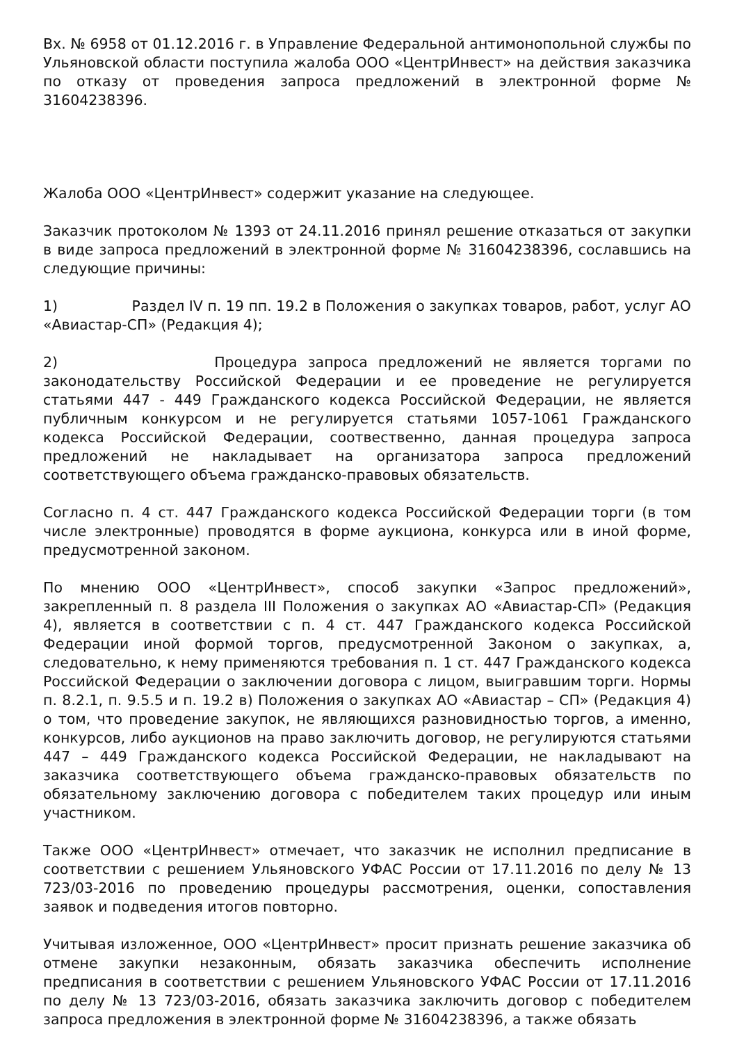Вх. № 6958 от 01.12.2016 г. в Управление Федеральной антимонопольной службы по Ульяновской области поступила жалоба ООО «ЦентрИнвест» на действия заказчика по отказу от проведения запроса предложений в электронной форме № 31604238396.
Жалоба ООО «ЦентрИнвест» содержит указание на следующее.
Заказчик протоколом № 1393 от 24.11.2016 принял решение отказаться от закупки в виде запроса предложений в электронной форме № 31604238396, сославшись на следующие причины:
1) Раздел IV п. 19 пп. 19.2 в Положения о закупках товаров, работ, услуг АО «Авиастар-СП» (Редакция 4);
2) Процедура запроса предложений не является торгами по законодательству Российской Федерации и ее проведение не регулируется статьями 447 - 449 Гражданского кодекса Российской Федерации, не является публичным конкурсом и не регулируется статьями 1057-1061 Гражданского кодекса Российской Федерации, соотвественно, данная процедура запроса предложений не накладывает на организатора запроса предложений соответствующего объема гражданско-правовых обязательств.
Согласно п. 4 ст. 447 Гражданского кодекса Российской Федерации торги (в том числе электронные) проводятся в форме аукциона, конкурса или в иной форме, предусмотренной законом.
По мнению ООО «ЦентрИнвест», способ закупки «Запрос предложений», закрепленный п. 8 раздела III Положения о закупках АО «Авиастар-СП» (Редакция 4), является в соответствии с п. 4 ст. 447 Гражданского кодекса Российской Федерации иной формой торгов, предусмотренной Законом о закупках, а, следовательно, к нему применяются требования п. 1 ст. 447 Гражданского кодекса Российской Федерации о заключении договора с лицом, выигравшим торги. Нормы п. 8.2.1, п. 9.5.5 и п. 19.2 в) Положения о закупках АО «Авиастар – СП» (Редакция 4) о том, что проведение закупок, не являющихся разновидностью торгов, а именно, конкурсов, либо аукционов на право заключить договор, не регулируются статьями 447 – 449 Гражданского кодекса Российской Федерации, не накладывают на заказчика соответствующего объема гражданско-правовых обязательств по обязательному заключению договора с победителем таких процедур или иным участником.
Также ООО «ЦентрИнвест» отмечает, что заказчик не исполнил предписание в соответствии с решением Ульяновского УФАС России от 17.11.2016 по делу № 13 723/03-2016 по проведению процедуры рассмотрения, оценки, сопоставления заявок и подведения итогов повторно.
Учитывая изложенное, ООО «ЦентрИнвест» просит признать решение заказчика об отмене закупки незаконным, обязать заказчика обеспечить исполнение предписания в соответствии с решением Ульяновского УФАС России от 17.11.2016 по делу № 13 723/03-2016, обязать заказчика заключить договор с победителем запроса предложения в электронной форме № 31604238396, а также обязать